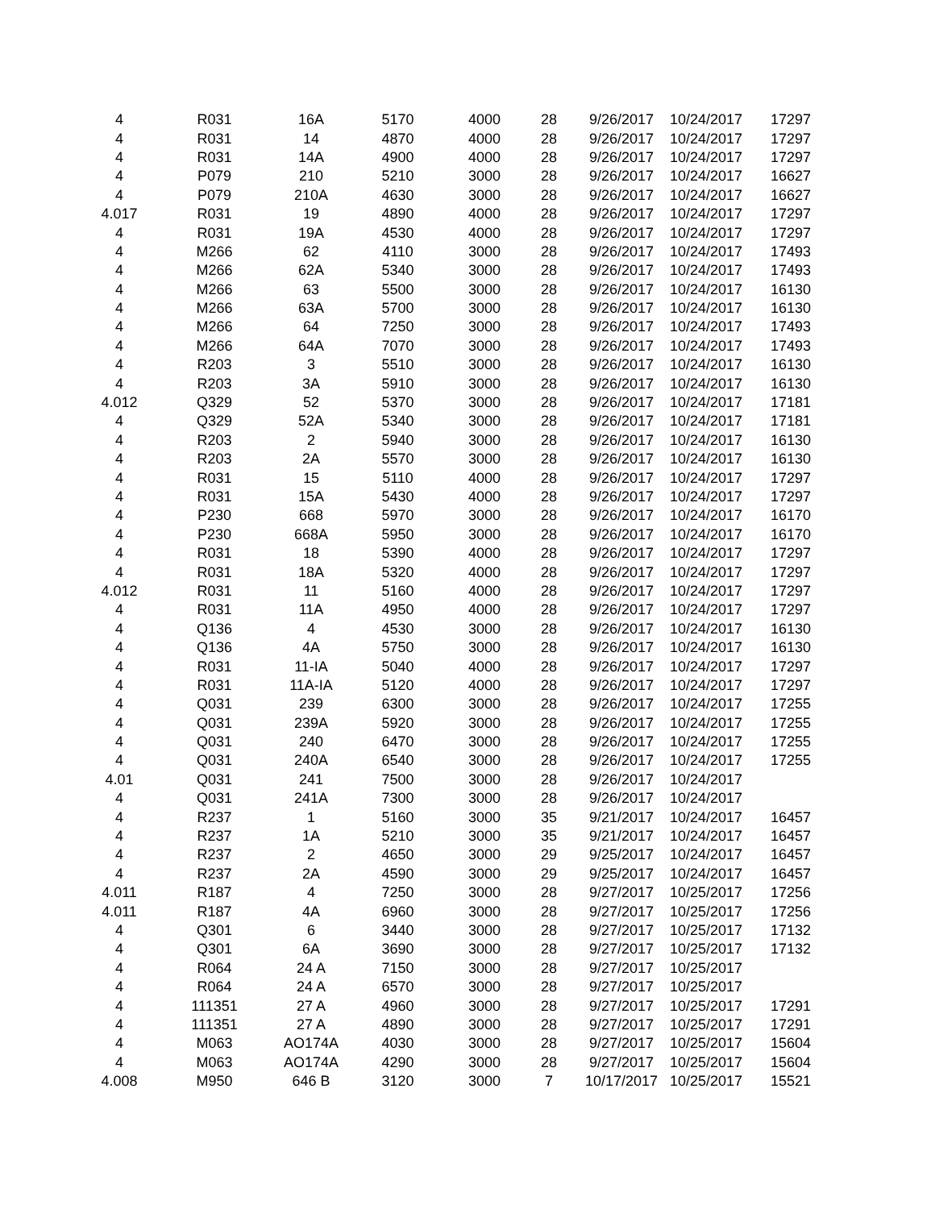| 4 | R031 | 16A | 5170 | 4000 | 28 | 9/26/2017 | 10/24/2017 | 17297 |
| 4 | R031 | 14 | 4870 | 4000 | 28 | 9/26/2017 | 10/24/2017 | 17297 |
| 4 | R031 | 14A | 4900 | 4000 | 28 | 9/26/2017 | 10/24/2017 | 17297 |
| 4 | P079 | 210 | 5210 | 3000 | 28 | 9/26/2017 | 10/24/2017 | 16627 |
| 4 | P079 | 210A | 4630 | 3000 | 28 | 9/26/2017 | 10/24/2017 | 16627 |
| 4.017 | R031 | 19 | 4890 | 4000 | 28 | 9/26/2017 | 10/24/2017 | 17297 |
| 4 | R031 | 19A | 4530 | 4000 | 28 | 9/26/2017 | 10/24/2017 | 17297 |
| 4 | M266 | 62 | 4110 | 3000 | 28 | 9/26/2017 | 10/24/2017 | 17493 |
| 4 | M266 | 62A | 5340 | 3000 | 28 | 9/26/2017 | 10/24/2017 | 17493 |
| 4 | M266 | 63 | 5500 | 3000 | 28 | 9/26/2017 | 10/24/2017 | 16130 |
| 4 | M266 | 63A | 5700 | 3000 | 28 | 9/26/2017 | 10/24/2017 | 16130 |
| 4 | M266 | 64 | 7250 | 3000 | 28 | 9/26/2017 | 10/24/2017 | 17493 |
| 4 | M266 | 64A | 7070 | 3000 | 28 | 9/26/2017 | 10/24/2017 | 17493 |
| 4 | R203 | 3 | 5510 | 3000 | 28 | 9/26/2017 | 10/24/2017 | 16130 |
| 4 | R203 | 3A | 5910 | 3000 | 28 | 9/26/2017 | 10/24/2017 | 16130 |
| 4.012 | Q329 | 52 | 5370 | 3000 | 28 | 9/26/2017 | 10/24/2017 | 17181 |
| 4 | Q329 | 52A | 5340 | 3000 | 28 | 9/26/2017 | 10/24/2017 | 17181 |
| 4 | R203 | 2 | 5940 | 3000 | 28 | 9/26/2017 | 10/24/2017 | 16130 |
| 4 | R203 | 2A | 5570 | 3000 | 28 | 9/26/2017 | 10/24/2017 | 16130 |
| 4 | R031 | 15 | 5110 | 4000 | 28 | 9/26/2017 | 10/24/2017 | 17297 |
| 4 | R031 | 15A | 5430 | 4000 | 28 | 9/26/2017 | 10/24/2017 | 17297 |
| 4 | P230 | 668 | 5970 | 3000 | 28 | 9/26/2017 | 10/24/2017 | 16170 |
| 4 | P230 | 668A | 5950 | 3000 | 28 | 9/26/2017 | 10/24/2017 | 16170 |
| 4 | R031 | 18 | 5390 | 4000 | 28 | 9/26/2017 | 10/24/2017 | 17297 |
| 4 | R031 | 18A | 5320 | 4000 | 28 | 9/26/2017 | 10/24/2017 | 17297 |
| 4.012 | R031 | 11 | 5160 | 4000 | 28 | 9/26/2017 | 10/24/2017 | 17297 |
| 4 | R031 | 11A | 4950 | 4000 | 28 | 9/26/2017 | 10/24/2017 | 17297 |
| 4 | Q136 | 4 | 4530 | 3000 | 28 | 9/26/2017 | 10/24/2017 | 16130 |
| 4 | Q136 | 4A | 5750 | 3000 | 28 | 9/26/2017 | 10/24/2017 | 16130 |
| 4 | R031 | 11-IA | 5040 | 4000 | 28 | 9/26/2017 | 10/24/2017 | 17297 |
| 4 | R031 | 11A-IA | 5120 | 4000 | 28 | 9/26/2017 | 10/24/2017 | 17297 |
| 4 | Q031 | 239 | 6300 | 3000 | 28 | 9/26/2017 | 10/24/2017 | 17255 |
| 4 | Q031 | 239A | 5920 | 3000 | 28 | 9/26/2017 | 10/24/2017 | 17255 |
| 4 | Q031 | 240 | 6470 | 3000 | 28 | 9/26/2017 | 10/24/2017 | 17255 |
| 4 | Q031 | 240A | 6540 | 3000 | 28 | 9/26/2017 | 10/24/2017 | 17255 |
| 4.01 | Q031 | 241 | 7500 | 3000 | 28 | 9/26/2017 | 10/24/2017 | |
| 4 | Q031 | 241A | 7300 | 3000 | 28 | 9/26/2017 | 10/24/2017 | |
| 4 | R237 | 1 | 5160 | 3000 | 35 | 9/21/2017 | 10/24/2017 | 16457 |
| 4 | R237 | 1A | 5210 | 3000 | 35 | 9/21/2017 | 10/24/2017 | 16457 |
| 4 | R237 | 2 | 4650 | 3000 | 29 | 9/25/2017 | 10/24/2017 | 16457 |
| 4 | R237 | 2A | 4590 | 3000 | 29 | 9/25/2017 | 10/24/2017 | 16457 |
| 4.011 | R187 | 4 | 7250 | 3000 | 28 | 9/27/2017 | 10/25/2017 | 17256 |
| 4.011 | R187 | 4A | 6960 | 3000 | 28 | 9/27/2017 | 10/25/2017 | 17256 |
| 4 | Q301 | 6 | 3440 | 3000 | 28 | 9/27/2017 | 10/25/2017 | 17132 |
| 4 | Q301 | 6A | 3690 | 3000 | 28 | 9/27/2017 | 10/25/2017 | 17132 |
| 4 | R064 | 24 A | 7150 | 3000 | 28 | 9/27/2017 | 10/25/2017 | |
| 4 | R064 | 24 A | 6570 | 3000 | 28 | 9/27/2017 | 10/25/2017 | |
| 4 | 111351 | 27 A | 4960 | 3000 | 28 | 9/27/2017 | 10/25/2017 | 17291 |
| 4 | 111351 | 27 A | 4890 | 3000 | 28 | 9/27/2017 | 10/25/2017 | 17291 |
| 4 | M063 | AO174A | 4030 | 3000 | 28 | 9/27/2017 | 10/25/2017 | 15604 |
| 4 | M063 | AO174A | 4290 | 3000 | 28 | 9/27/2017 | 10/25/2017 | 15604 |
| 4.008 | M950 | 646 B | 3120 | 3000 | 7 | 10/17/2017 | 10/25/2017 | 15521 |